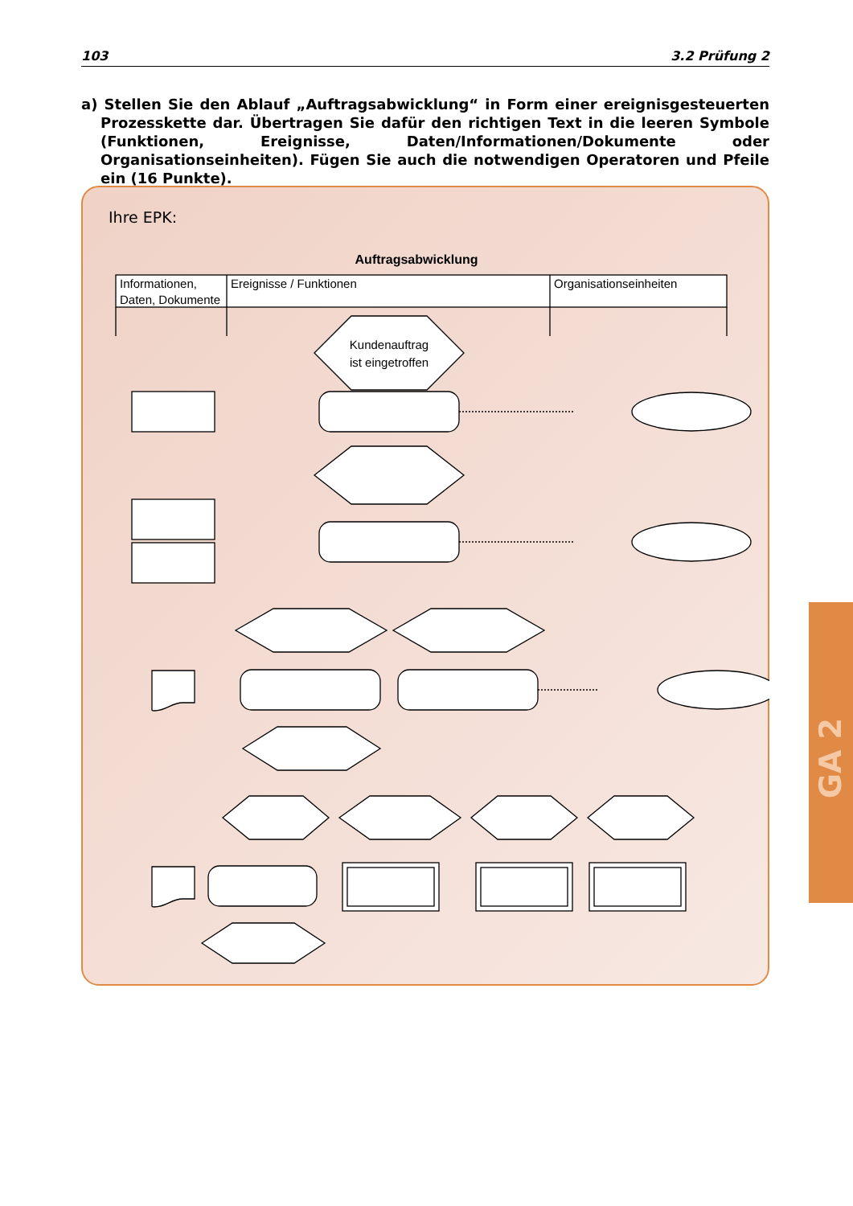103 3.2 Prüfung 2
a) Stellen Sie den Ablauf „Auftragsabwicklung“ in Form einer ereignisgesteuerten Prozess­kette dar. Übertragen Sie dafür den richtigen Text in die leeren Symbole (Funktionen, Ereignisse, Daten/Informationen/Dokumente oder Organisationseinheiten). Fügen Sie auch die notwendigen Operatoren und Pfeile ein (16 Punkte).
Ihre EPK:
Auftragsabwicklung
Informationen,
Daten, Dokumente
Ereignisse / Funktionen
Organisationseinheiten
Kundenauftrag
ist eingetroffen
GA 2